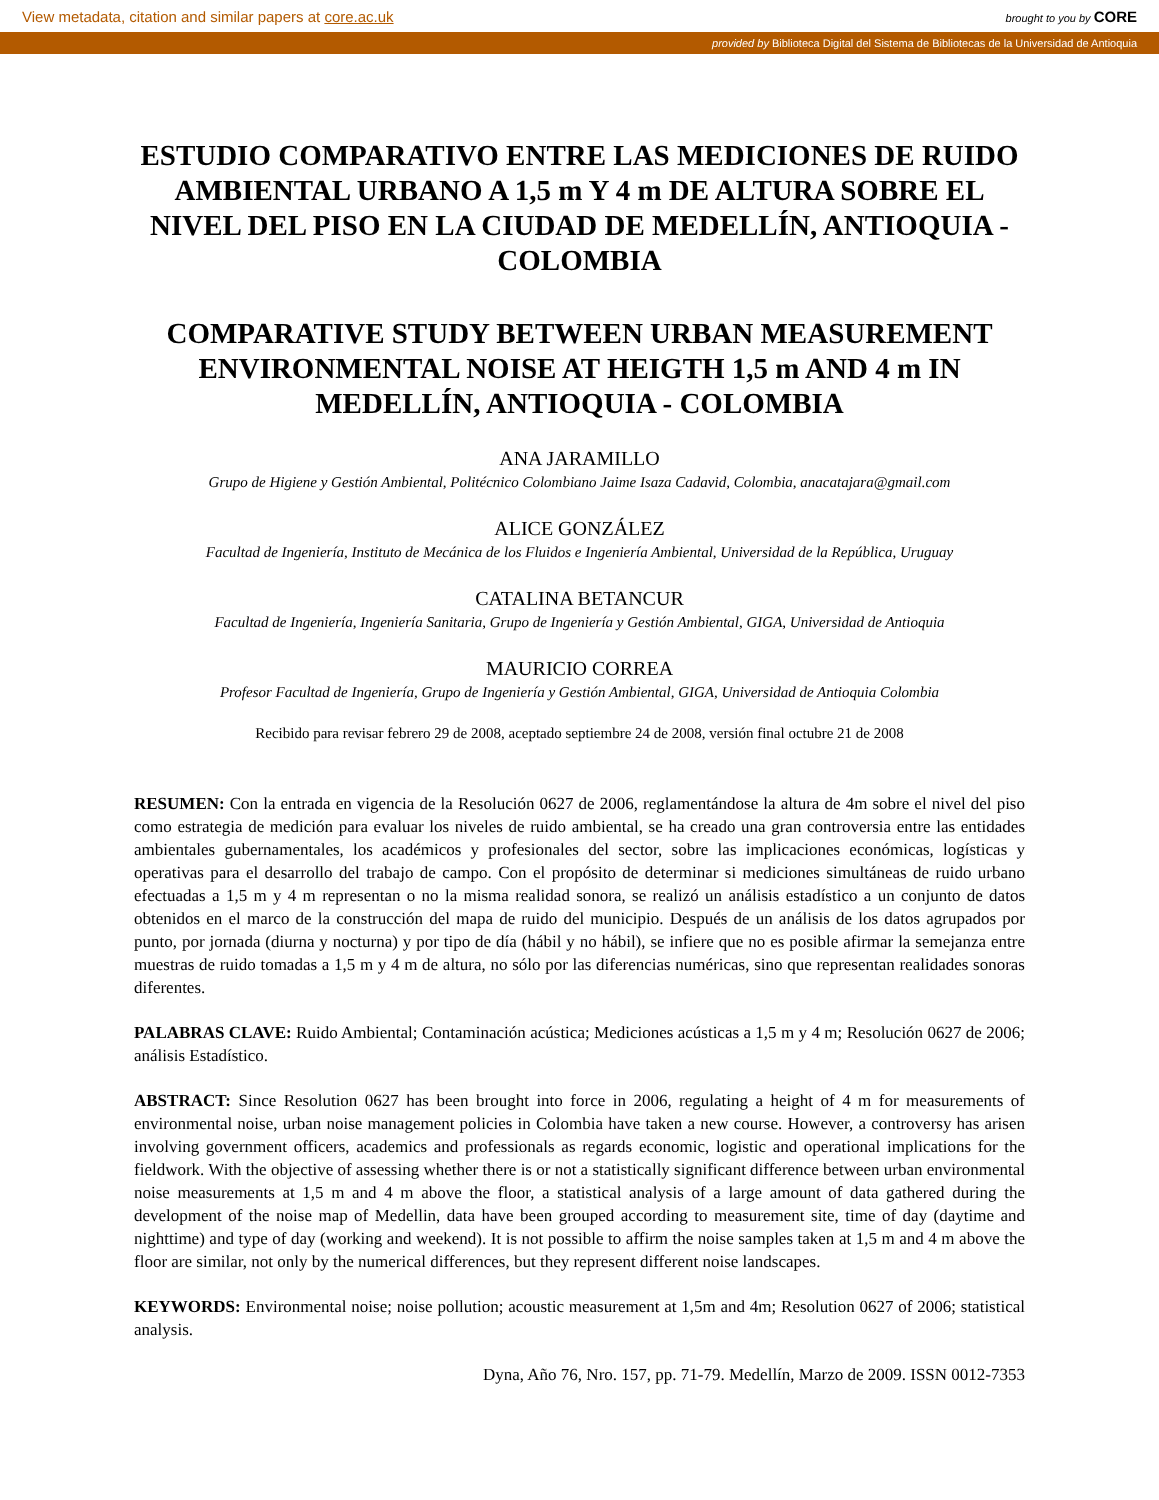View metadata, citation and similar papers at core.ac.uk brought to you by CORE
provided by Biblioteca Digital del Sistema de Bibliotecas de la Universidad de Antioquia
ESTUDIO COMPARATIVO ENTRE LAS MEDICIONES DE RUIDO AMBIENTAL URBANO A 1,5 m Y 4 m DE ALTURA SOBRE EL NIVEL DEL PISO EN LA CIUDAD DE MEDELLÍN, ANTIOQUIA - COLOMBIA
COMPARATIVE STUDY BETWEEN URBAN MEASUREMENT ENVIRONMENTAL NOISE AT HEIGTH 1,5 m AND 4 m IN MEDELLÍN, ANTIOQUIA - COLOMBIA
ANA JARAMILLO
Grupo de Higiene y Gestión Ambiental, Politécnico Colombiano Jaime Isaza Cadavid, Colombia, anacatajara@gmail.com
ALICE GONZÁLEZ
Facultad de Ingeniería, Instituto de Mecánica de los Fluidos e Ingeniería Ambiental, Universidad de la República, Uruguay
CATALINA BETANCUR
Facultad de Ingeniería, Ingeniería Sanitaria, Grupo de Ingeniería y Gestión Ambiental, GIGA, Universidad de Antioquia
MAURICIO CORREA
Profesor Facultad de Ingeniería, Grupo de Ingeniería y Gestión Ambiental, GIGA, Universidad de Antioquia Colombia
Recibido para revisar febrero 29 de 2008, aceptado septiembre 24 de 2008, versión final octubre 21 de 2008
RESUMEN: Con la entrada en vigencia de la Resolución 0627 de 2006, reglamentándose la altura de 4m sobre el nivel del piso como estrategia de medición para evaluar los niveles de ruido ambiental, se ha creado una gran controversia entre las entidades ambientales gubernamentales, los académicos y profesionales del sector, sobre las implicaciones económicas, logísticas y operativas para el desarrollo del trabajo de campo. Con el propósito de determinar si mediciones simultáneas de ruido urbano efectuadas a 1,5 m y 4 m representan o no la misma realidad sonora, se realizó un análisis estadístico a un conjunto de datos obtenidos en el marco de la construcción del mapa de ruido del municipio. Después de un análisis de los datos agrupados por punto, por jornada (diurna y nocturna) y por tipo de día (hábil y no hábil), se infiere que no es posible afirmar la semejanza entre muestras de ruido tomadas a 1,5 m y 4 m de altura, no sólo por las diferencias numéricas, sino que representan realidades sonoras diferentes.
PALABRAS CLAVE: Ruido Ambiental; Contaminación acústica; Mediciones acústicas a 1,5 m y 4 m; Resolución 0627 de 2006; análisis Estadístico.
ABSTRACT: Since Resolution 0627 has been brought into force in 2006, regulating a height of 4 m for measurements of environmental noise, urban noise management policies in Colombia have taken a new course. However, a controversy has arisen involving government officers, academics and professionals as regards economic, logistic and operational implications for the fieldwork. With the objective of assessing whether there is or not a statistically significant difference between urban environmental noise measurements at 1,5 m and 4 m above the floor, a statistical analysis of a large amount of data gathered during the development of the noise map of Medellin, data have been grouped according to measurement site, time of day (daytime and nighttime) and type of day (working and weekend). It is not possible to affirm the noise samples taken at 1,5 m and 4 m above the floor are similar, not only by the numerical differences, but they represent different noise landscapes.
KEYWORDS: Environmental noise; noise pollution; acoustic measurement at 1,5m and 4m; Resolution 0627 of 2006; statistical analysis.
Dyna, Año 76, Nro. 157, pp. 71-79. Medellín, Marzo de 2009. ISSN 0012-7353